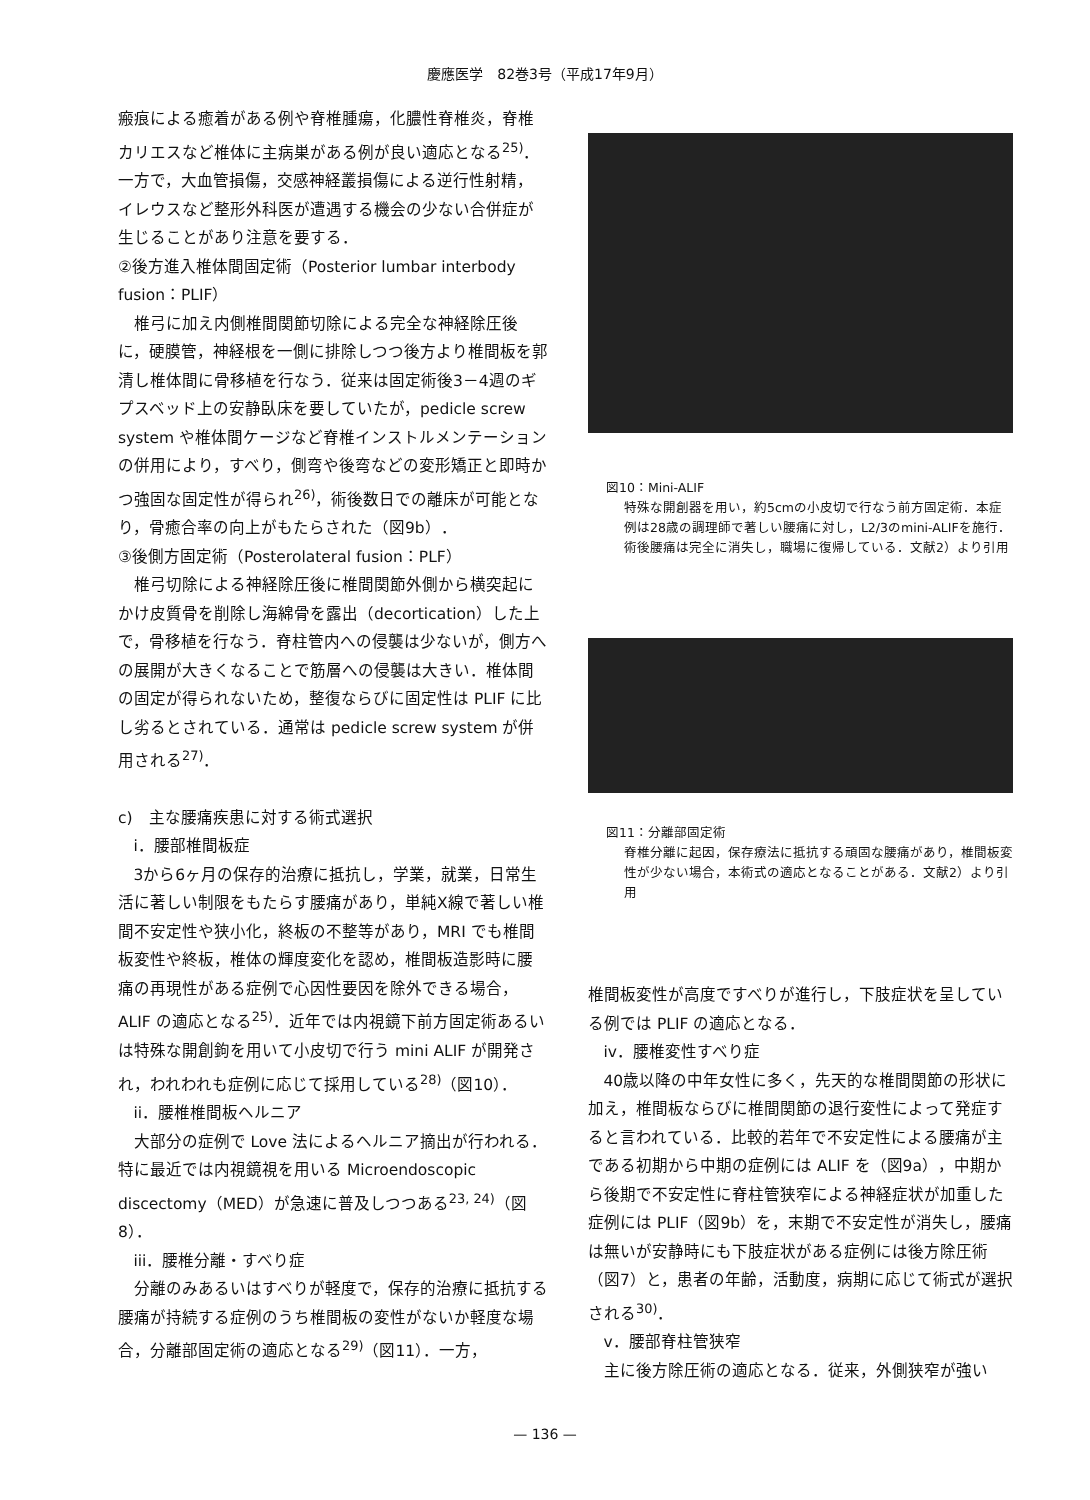慶應医学　82巻3号（平成17年9月）
瘢痕による癒着がある例や脊椎腫瘍，化膿性脊椎炎，脊椎カリエスなど椎体に主病巣がある例が良い適応となる<sup>25)</sup>．一方で，大血管損傷，交感神経叢損傷による逆行性射精，イレウスなど整形外科医が遭遇する機会の少ない合併症が生じることがあり注意を要する．
②後方進入椎体間固定術（Posterior lumbar interbody fusion：PLIF）
椎弓に加え内側椎間関節切除による完全な神経除圧後に，硬膜管，神経根を一側に排除しつつ後方より椎間板を郭清し椎体間に骨移植を行なう．従来は固定術後3－4週のギプスベッド上の安静臥床を要していたが，pedicle screw system や椎体間ケージなど脊椎インストルメンテーションの併用により，すべり，側弯や後弯などの変形矯正と即時かつ強固な固定性が得られ<sup>26)</sup>，術後数日での離床が可能となり，骨癒合率の向上がもたらされた（図9b）．
③後側方固定術（Posterolateral fusion：PLF）
椎弓切除による神経除圧後に椎間関節外側から横突起にかけ皮質骨を削除し海綿骨を露出（decortication）した上で，骨移植を行なう．脊柱管内への侵襲は少ないが，側方への展開が大きくなることで筋層への侵襲は大きい．椎体間の固定が得られないため，整復ならびに固定性は PLIF に比し劣るとされている．通常は pedicle screw system が併用される<sup>27)</sup>．
c)　主な腰痛疾患に対する術式選択
i．腰部椎間板症
3から6ヶ月の保存的治療に抵抗し，学業，就業，日常生活に著しい制限をもたらす腰痛があり，単純X線で著しい椎間不安定性や狭小化，終板の不整等があり，MRI でも椎間板変性や終板，椎体の輝度変化を認め，椎間板造影時に腰痛の再現性がある症例で心因性要因を除外できる場合，ALIF の適応となる<sup>25)</sup>．近年では内視鏡下前方固定術あるいは特殊な開創鉤を用いて小皮切で行う mini ALIF が開発され，われわれも症例に応じて採用している<sup>28)</sup>（図10）．
ii．腰椎椎間板ヘルニア
大部分の症例で Love 法によるヘルニア摘出が行われる．特に最近では内視鏡視を用いる Microendoscopic discectomy（MED）が急速に普及しつつある<sup>23, 24)</sup>（図8）．
iii．腰椎分離・すべり症
分離のみあるいはすべりが軽度で，保存的治療に抵抗する腰痛が持続する症例のうち椎間板の変性がないか軽度な場合，分離部固定術の適応となる<sup>29)</sup>（図11）．一方，
図10：Mini-ALIF
特殊な開創器を用い，約5cmの小皮切で行なう前方固定術．本症例は28歳の調理師で著しい腰痛に対し，L2/3のmini-ALIFを施行．術後腰痛は完全に消失し，職場に復帰している．文献2）より引用
図11：分離部固定術
脊椎分離に起因，保存療法に抵抗する頑固な腰痛があり，椎間板変性が少ない場合，本術式の適応となることがある．文献2）より引用
椎間板変性が高度ですべりが進行し，下肢症状を呈している例では PLIF の適応となる．
iv．腰椎変性すべり症
40歳以降の中年女性に多く，先天的な椎間関節の形状に加え，椎間板ならびに椎間関節の退行変性によって発症すると言われている．比較的若年で不安定性による腰痛が主である初期から中期の症例には ALIF を（図9a），中期から後期で不安定性に脊柱管狭窄による神経症状が加重した症例には PLIF（図9b）を，末期で不安定性が消失し，腰痛は無いが安静時にも下肢症状がある症例には後方除圧術（図7）と，患者の年齢，活動度，病期に応じて術式が選択される<sup>30)</sup>．
v．腰部脊柱管狭窄
主に後方除圧術の適応となる．従来，外側狭窄が強い
— 136 —